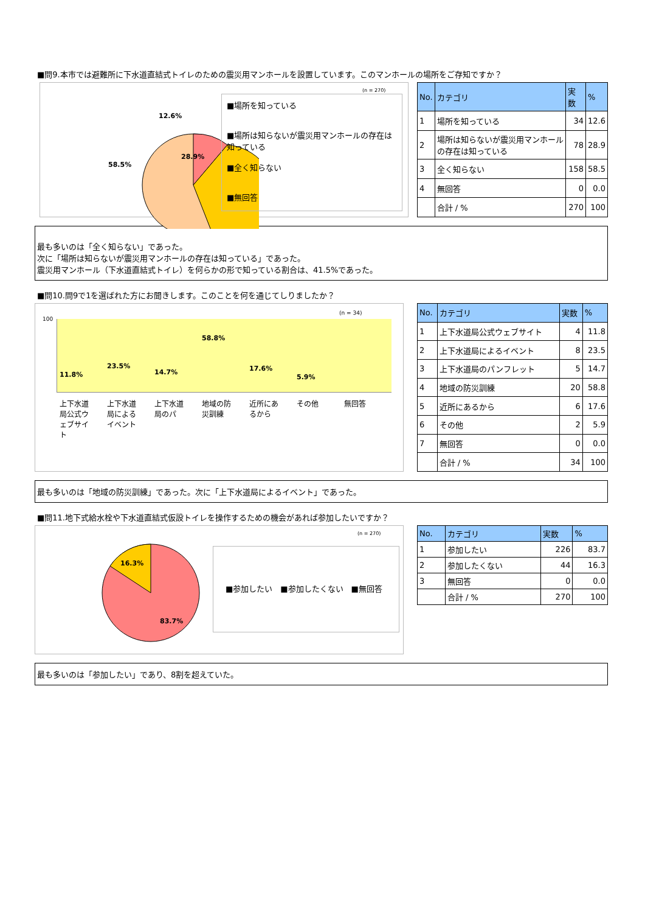■問9.本市では避難所に下水道直結式トイレのための震災用マンホールを設置しています。このマンホールの場所をご存知ですか？
12.6%
28.9%
58.5%
(n = 270)
■場所を知っている
■場所は知らないが震災用マンホールの存在は知っている
■全く知らない
■無回答
| No. | カテゴリ | 実数 | % |
| --- | --- | --- | --- |
| 1 | 場所を知っている | 34 | 12.6 |
| 2 | 場所は知らないが震災用マンホールの存在は知っている | 78 | 28.9 |
| 3 | 全く知らない | 158 | 58.5 |
| 4 | 無回答 | 0 | 0.0 |
| | 合計 / % | 270 | 100 |
最も多いのは「全く知らない」であった。
次に「場所は知らないが震災用マンホールの存在は知っている」であった。
震災用マンホール（下水道直結式トイレ）を何らかの形で知っている割合は、41.5%であった。
■問10.問9で1を選ばれた方にお聞きします。このことを何を通じてしりましたか？
100
(n = 34)
11.8% 23.5% 14.7% 58.8% 17.6% 5.9%
上下水道局公式ウェブサイト 上下水道局によるイベント 上下水道局のパ 地域の防災訓練 近所にあるから その他 無回答
| No. | カテゴリ | 実数 | % |
| --- | --- | --- | --- |
| 1 | 上下水道局公式ウェブサイト | 4 | 11.8 |
| 2 | 上下水道局によるイベント | 8 | 23.5 |
| 3 | 上下水道局のパンフレット | 5 | 14.7 |
| 4 | 地域の防災訓練 | 20 | 58.8 |
| 5 | 近所にあるから | 6 | 17.6 |
| 6 | その他 | 2 | 5.9 |
| 7 | 無回答 | 0 | 0.0 |
| | 合計 / % | 34 | 100 |
最も多いのは「地域の防災訓練」であった。次に「上下水道局によるイベント」であった。
■問11.地下式給水栓や下水道直結式仮設トイレを操作するための機会があれば参加したいですか？
16.3%
83.7%
(n = 270)
■参加したい　■参加したくない　■無回答
| No. | カテゴリ | 実数 | % |
| --- | --- | --- | --- |
| 1 | 参加したい | 226 | 83.7 |
| 2 | 参加したくない | 44 | 16.3 |
| 3 | 無回答 | 0 | 0.0 |
| | 合計 / % | 270 | 100 |
最も多いのは「参加したい」であり、8割を超えていた。